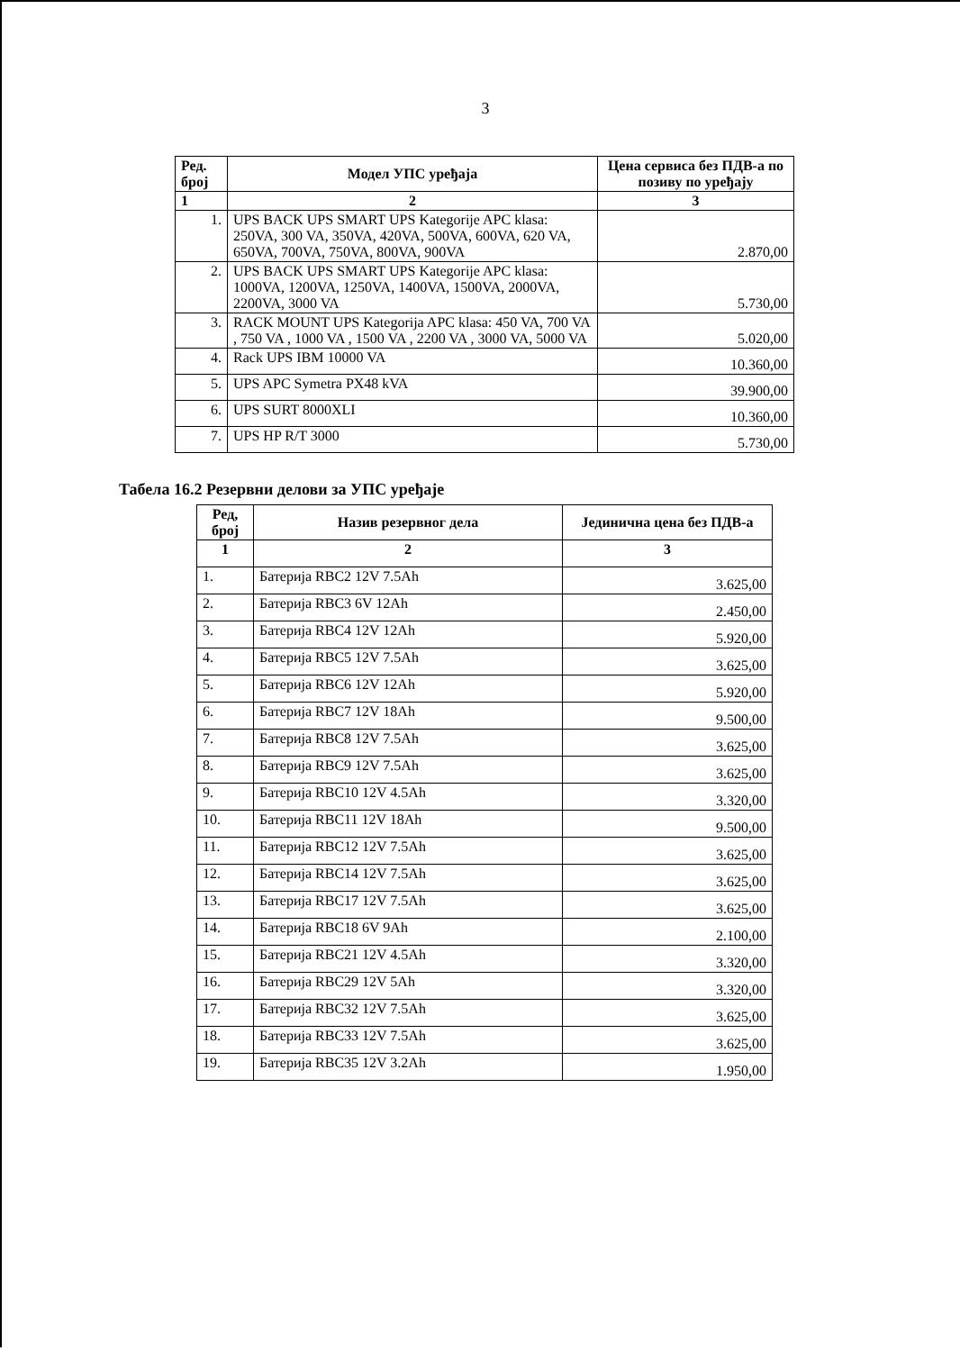3
| Ред. број | Модел УПС уређаја | Цена сервиса без ПДВ-а по позиву по уређају |
| --- | --- | --- |
| 1 | 2 | 3 |
| 1. | UPS BACK UPS SMART UPS Kategorije APC klasa: 250VA, 300 VA, 350VA, 420VA, 500VA, 600VA, 620 VA, 650VA, 700VA, 750VA, 800VA, 900VA | 2.870,00 |
| 2. | UPS BACK UPS SMART UPS Kategorije APC klasa: 1000VA, 1200VA, 1250VA, 1400VA, 1500VA, 2000VA, 2200VA, 3000 VA | 5.730,00 |
| 3. | RACK MOUNT UPS Kategorija APC klasa: 450 VA, 700 VA , 750 VA , 1000 VA , 1500 VA , 2200 VA , 3000 VA, 5000 VA | 5.020,00 |
| 4. | Rack UPS IBM 10000 VA | 10.360,00 |
| 5. | UPS APC Symetra PX48 kVA | 39.900,00 |
| 6. | UPS SURT 8000XLI | 10.360,00 |
| 7. | UPS HP R/T 3000 | 5.730,00 |
Табела 16.2 Резервни делови за УПС уређаје
| Ред, број | Назив резервног дела | Јединична цена без ПДВ-а |
| --- | --- | --- |
| 1 | 2 | 3 |
| 1. | Батерија RBC2 12V 7.5Ah | 3.625,00 |
| 2. | Батерија RBC3 6V 12Ah | 2.450,00 |
| 3. | Батерија RBC4 12V 12Ah | 5.920,00 |
| 4. | Батерија RBC5 12V 7.5Ah | 3.625,00 |
| 5. | Батерија RBC6 12V 12Ah | 5.920,00 |
| 6. | Батерија RBC7 12V 18Ah | 9.500,00 |
| 7. | Батерија RBC8 12V 7.5Ah | 3.625,00 |
| 8. | Батерија RBC9 12V 7.5Ah | 3.625,00 |
| 9. | Батерија RBC10 12V 4.5Ah | 3.320,00 |
| 10. | Батерија RBC11 12V 18Ah | 9.500,00 |
| 11. | Батерија RBC12 12V 7.5Ah | 3.625,00 |
| 12. | Батерија RBC14 12V 7.5Ah | 3.625,00 |
| 13. | Батерија RBC17 12V 7.5Ah | 3.625,00 |
| 14. | Батерија RBC18 6V 9Ah | 2.100,00 |
| 15. | Батерија RBC21 12V 4.5Ah | 3.320,00 |
| 16. | Батерија RBC29 12V 5Ah | 3.320,00 |
| 17. | Батерија RBC32 12V 7.5Ah | 3.625,00 |
| 18. | Батерија RBC33 12V 7.5Ah | 3.625,00 |
| 19. | Батерија RBC35 12V 3.2Ah | 1.950,00 |